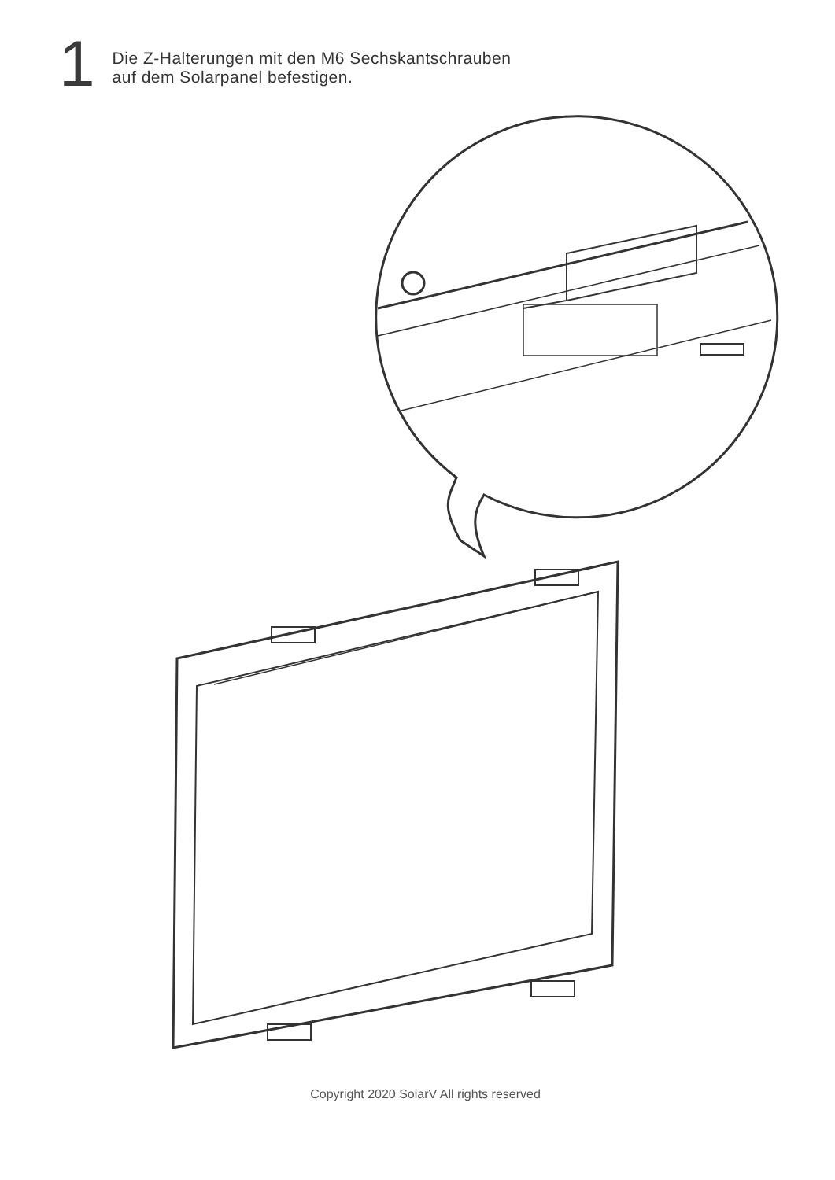1
Die Z-Halterungen mit den M6 Sechskantschrauben
auf dem Solarpanel befestigen.
Copyright 2020 SolarV All rights reserved